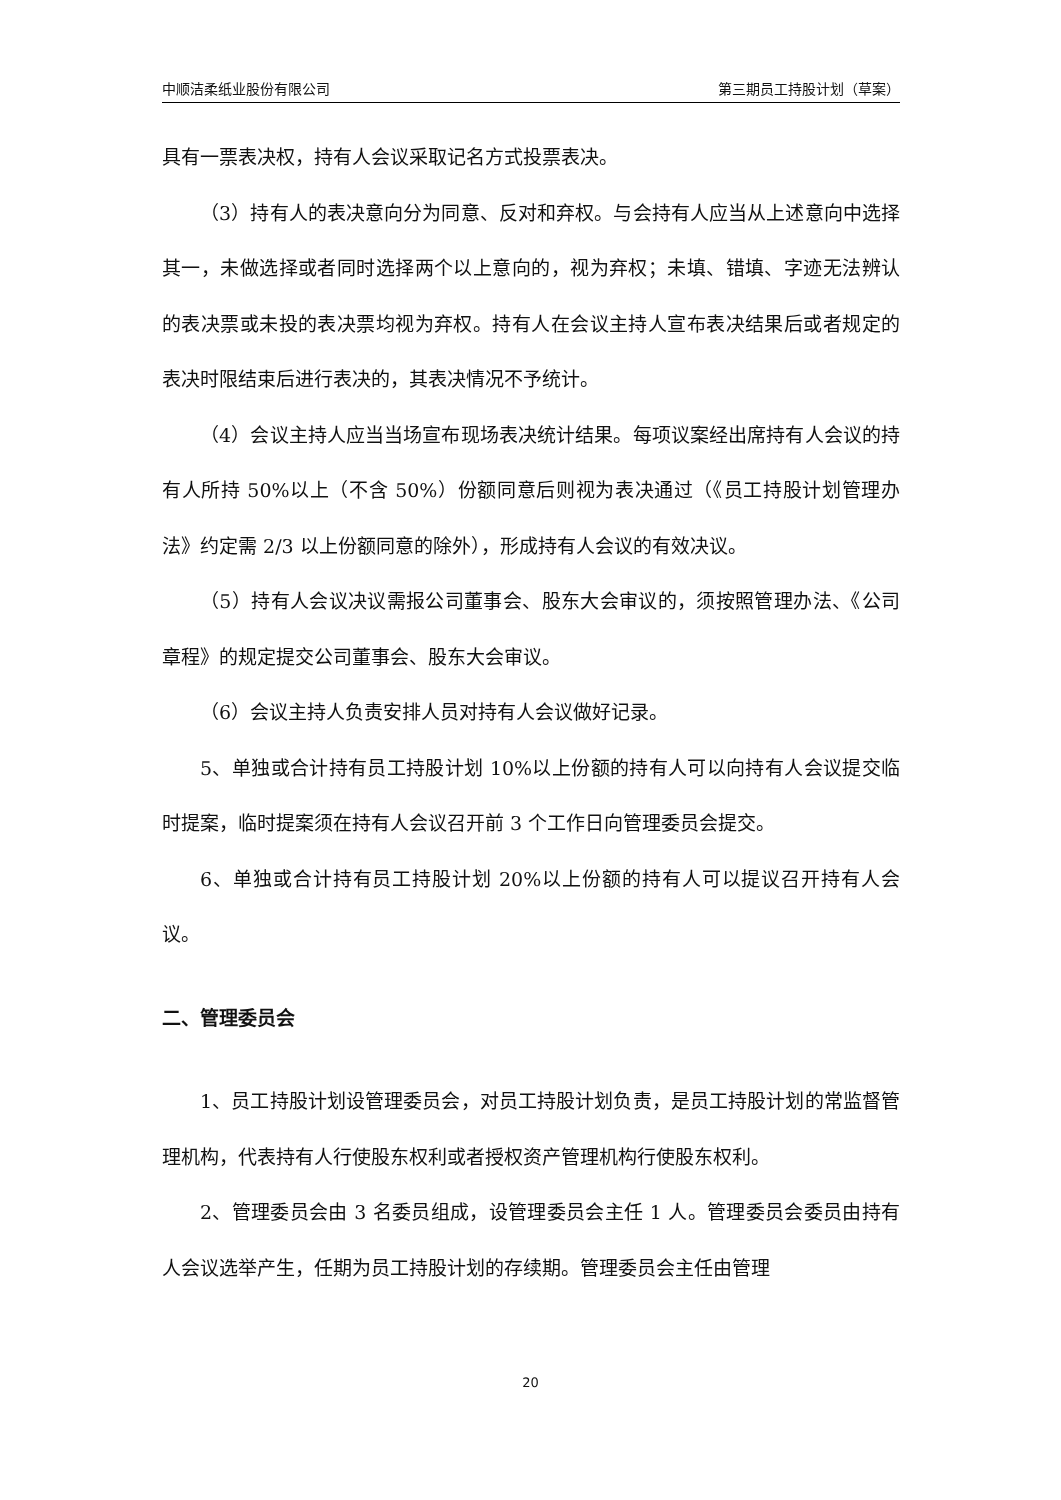中顺洁柔纸业股份有限公司 第三期员工持股计划（草案）
具有一票表决权，持有人会议采取记名方式投票表决。
（3）持有人的表决意向分为同意、反对和弃权。与会持有人应当从上述意向中选择其一，未做选择或者同时选择两个以上意向的，视为弃权；未填、错填、字迹无法辨认的表决票或未投的表决票均视为弃权。持有人在会议主持人宣布表决结果后或者规定的表决时限结束后进行表决的，其表决情况不予统计。
（4）会议主持人应当当场宣布现场表决统计结果。每项议案经出席持有人会议的持有人所持 50%以上（不含 50%）份额同意后则视为表决通过（《员工持股计划管理办法》约定需 2/3 以上份额同意的除外），形成持有人会议的有效决议。
（5）持有人会议决议需报公司董事会、股东大会审议的，须按照管理办法、《公司章程》的规定提交公司董事会、股东大会审议。
（6）会议主持人负责安排人员对持有人会议做好记录。
5、单独或合计持有员工持股计划 10%以上份额的持有人可以向持有人会议提交临时提案，临时提案须在持有人会议召开前 3 个工作日向管理委员会提交。
6、单独或合计持有员工持股计划 20%以上份额的持有人可以提议召开持有人会议。
二、管理委员会
1、员工持股计划设管理委员会，对员工持股计划负责，是员工持股计划的常监督管理机构，代表持有人行使股东权利或者授权资产管理机构行使股东权利。
2、管理委员会由 3 名委员组成，设管理委员会主任 1 人。管理委员会委员由持有人会议选举产生，任期为员工持股计划的存续期。管理委员会主任由管理
20